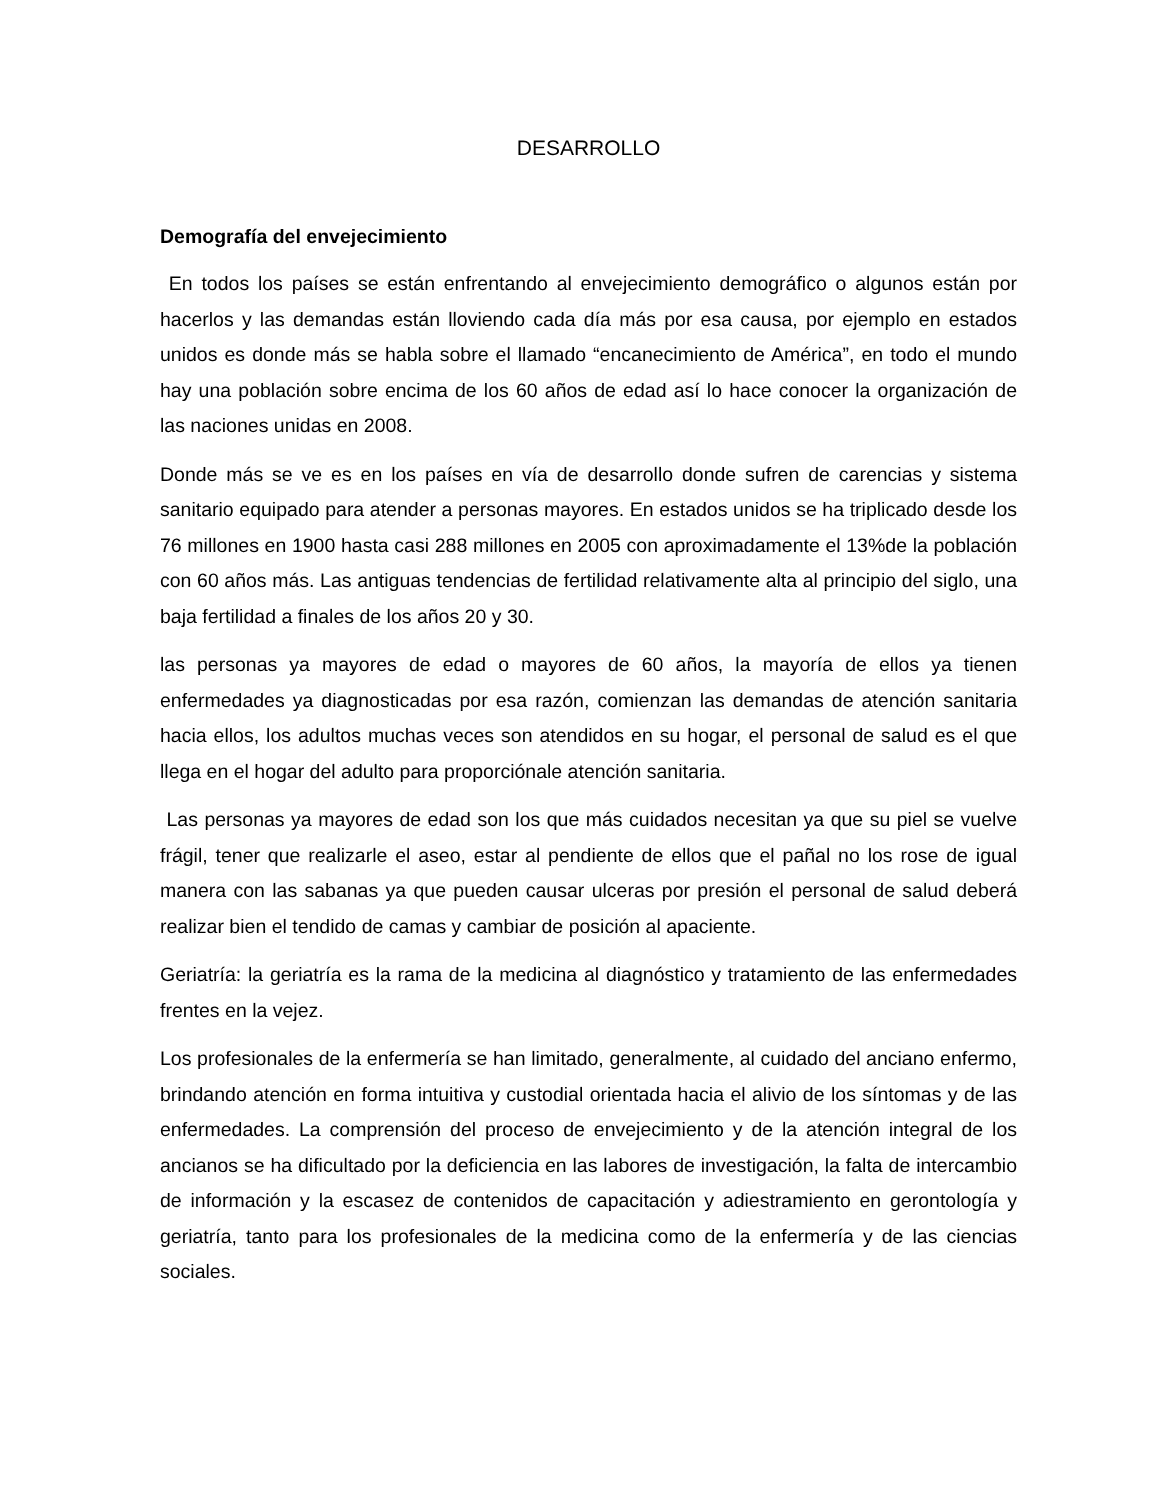DESARROLLO
Demografía del envejecimiento
En todos los países se están enfrentando al envejecimiento demográfico o algunos están por hacerlos y las demandas están lloviendo cada día más por esa causa, por ejemplo en estados unidos es donde más se habla sobre el llamado “encanecimiento de América”, en todo el mundo hay una población sobre encima de los 60 años de edad así lo hace conocer la organización de las naciones unidas en 2008.
Donde más se ve es en los países en vía de desarrollo donde sufren de carencias y sistema sanitario equipado para atender a personas mayores. En estados unidos se ha triplicado desde los 76 millones en 1900 hasta casi 288 millones en 2005 con aproximadamente el 13%de la población con 60 años más. Las antiguas tendencias de fertilidad relativamente alta al principio del siglo, una baja fertilidad a finales de los años 20 y 30.
las personas ya mayores de edad o mayores de 60 años, la mayoría de ellos ya tienen enfermedades ya diagnosticadas por esa razón, comienzan las demandas de atención sanitaria hacia ellos, los adultos muchas veces son atendidos en su hogar, el personal de salud es el que llega en el hogar del adulto para proporciónale atención sanitaria.
Las personas ya mayores de edad son los que más cuidados necesitan ya que su piel se vuelve frágil, tener que realizarle el aseo, estar al pendiente de ellos que el pañal no los rose de igual manera con las sabanas ya que pueden causar ulceras por presión el personal de salud deberá realizar bien el tendido de camas y cambiar de posición al apaciente.
Geriatría: la geriatría es la rama de la medicina al diagnóstico y tratamiento de las enfermedades frentes en la vejez.
Los profesionales de la enfermería se han limitado, generalmente, al cuidado del anciano enfermo, brindando atención en forma intuitiva y custodial orientada hacia el alivio de los síntomas y de las enfermedades. La comprensión del proceso de envejecimiento y de la atención integral de los ancianos se ha dificultado por la deficiencia en las labores de investigación, la falta de intercambio de información y la escasez de contenidos de capacitación y adiestramiento en gerontología y geriatría, tanto para los profesionales de la medicina como de la enfermería y de las ciencias sociales.